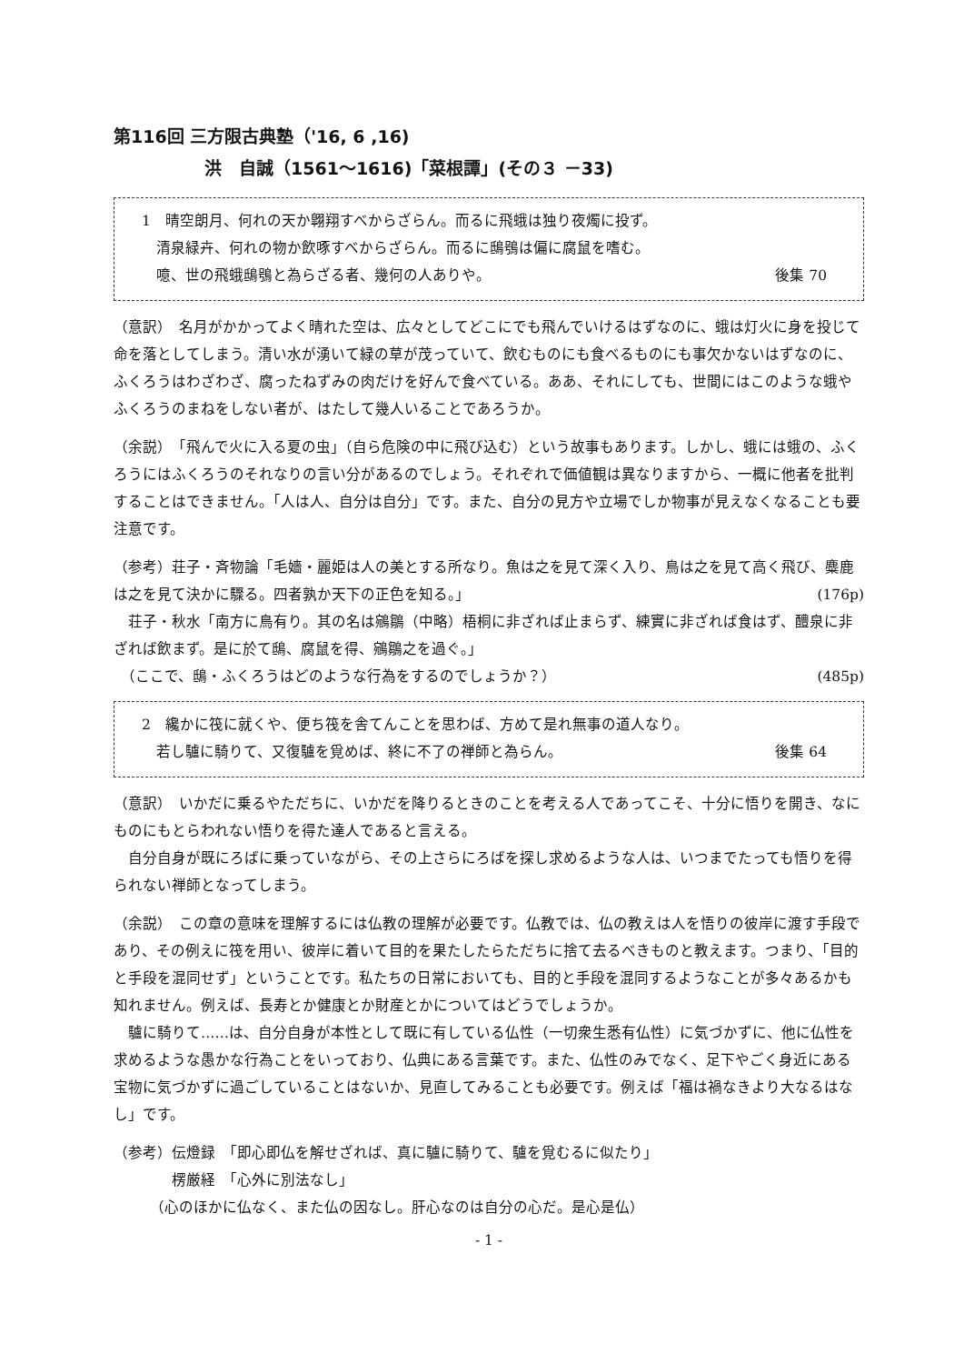第116回 三方限古典塾（'16, 6 ,16)
洪　自誠（1561～1616)「菜根譚」(その３ －33)
1　晴空朗月、何れの天か翺翔すべからざらん。而るに飛蛾は独り夜燭に投ず。
　清泉緑卉、何れの物か飲啄すべからざらん。而るに鴟鴞は偏に腐鼠を嗜む。
　噫、世の飛蛾鴟鴞と為らざる者、幾何の人ありや。 後集 70
（意訳）　名月がかかってよく晴れた空は、広々としてどこにでも飛んでいけるはずなのに、蛾は灯火に身を投じて命を落としてしまう。清い水が湧いて緑の草が茂っていて、飲むものにも食べるものにも事欠かないはずなのに、ふくろうはわざわざ、腐ったねずみの肉だけを好んで食べている。ああ、それにしても、世間にはこのような蛾やふくろうのまねをしない者が、はたして幾人いることであろうか。
（余説）　「飛んで火に入る夏の虫」（自ら危険の中に飛び込む）という故事もあります。しかし、蛾には蛾の、ふくろうにはふくろうのそれなりの言い分があるのでしょう。それぞれで価値観は異なりますから、一概に他者を批判することはできません。「人は人、自分は自分」です。また、自分の見方や立場でしか物事が見えなくなることも要注意です。
（参考）荘子・斉物論「毛嬙・麗姫は人の美とする所なり。魚は之を見て深く入り、鳥は之を見て高く飛び、麋鹿は之を見て決かに驟る。四者孰か天下の正色を知る。」 (176p)
　荘子・秋水「南方に鳥有り。其の名は鵷鶵（中略）梧桐に非ざれば止まらず、練實に非ざれば食はず、醴泉に非ざれば飲まず。是に於て鴟、腐鼠を得、鵷鶵之を過ぐ。」
　（ここで、鴟・ふくろうはどのような行為をするのでしょうか？） (485p)
2　纔かに筏に就くや、便ち筏を舎てんことを思わば、方めて是れ無事の道人なり。
　若し驢に騎りて、又復驢を覓めば、終に不了の禅師と為らん。 後集 64
（意訳）　いかだに乗るやただちに、いかだを降りるときのことを考える人であってこそ、十分に悟りを開き、なにものにもとらわれない悟りを得た達人であると言える。
　自分自身が既にろばに乗っていながら、その上さらにろばを探し求めるような人は、いつまでたっても悟りを得られない禅師となってしまう。
（余説）　この章の意味を理解するには仏教の理解が必要です。仏教では、仏の教えは人を悟りの彼岸に渡す手段であり、その例えに筏を用い、彼岸に着いて目的を果たしたらただちに捨て去るべきものと教えます。つまり、「目的と手段を混同せず」ということです。私たちの日常においても、目的と手段を混同するようなことが多々あるかも知れません。例えば、長寿とか健康とか財産とかについてはどうでしょうか。
　驢に騎りて……は、自分自身が本性として既に有している仏性（一切衆生悉有仏性）に気づかずに、他に仏性を求めるような愚かな行為ことをいっており、仏典にある言葉です。また、仏性のみでなく、足下やごく身近にある宝物に気づかずに過ごしていることはないか、見直してみることも必要です。例えば「福は禍なきより大なるはなし」です。
（参考）伝燈録　「即心即仏を解せざれば、真に驢に騎りて、驢を覓むるに似たり」
　　　　楞厳経　「心外に別法なし」
　　　（心のほかに仏なく、また仏の因なし。肝心なのは自分の心だ。是心是仏）
- 1 -